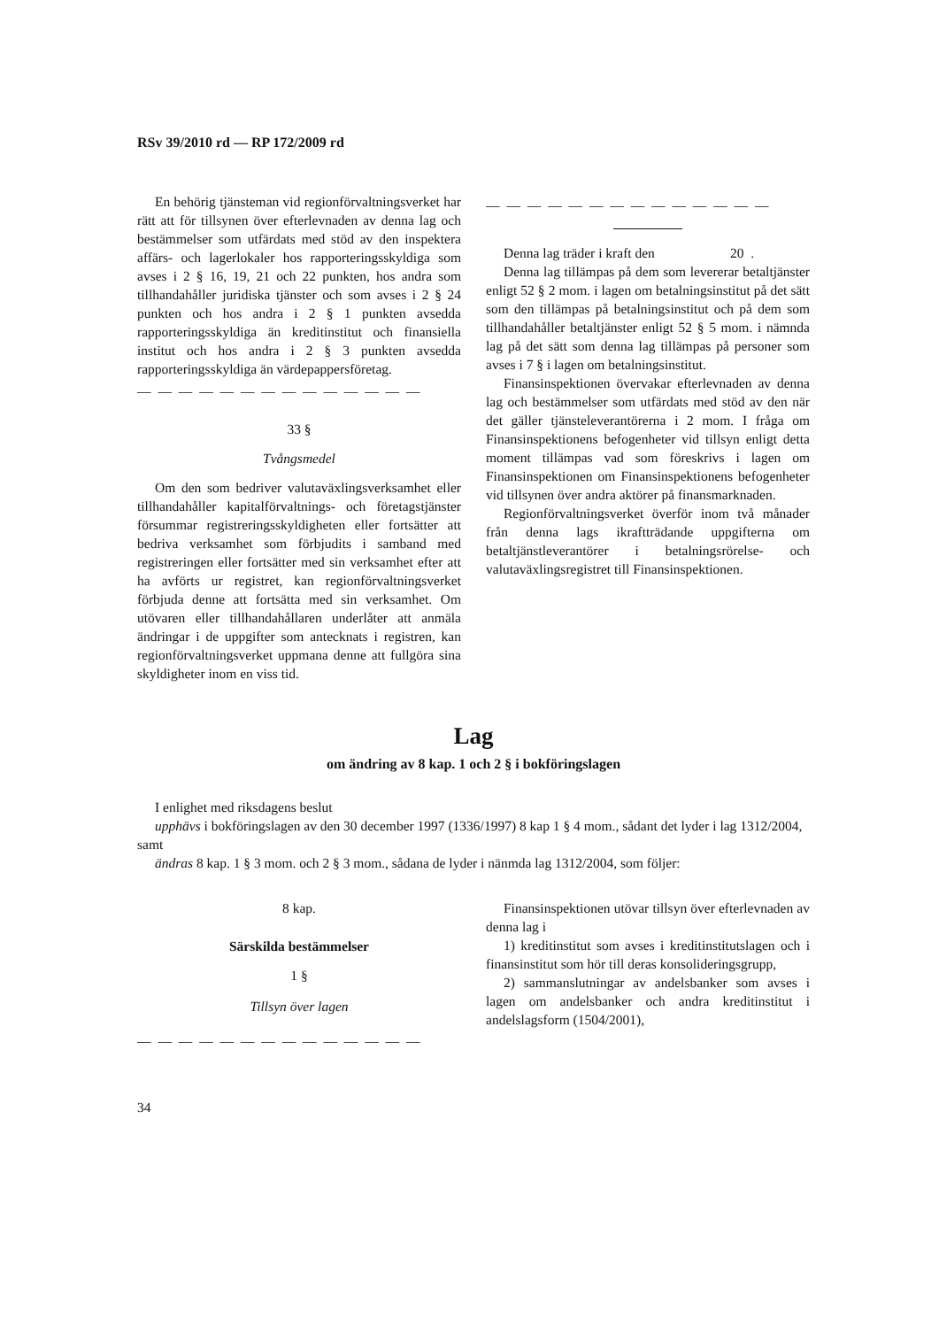RSv 39/2010 rd — RP 172/2009 rd
En behörig tjänsteman vid regionförvaltningsverket har rätt att för tillsynen över efterlevnaden av denna lag och bestämmelser som utfärdats med stöd av den inspektera affärs- och lagerlokaler hos rapporteringsskyldiga som avses i 2 § 16, 19, 21 och 22 punkten, hos andra som tillhandahåller juridiska tjänster och som avses i 2 § 24 punkten och hos andra i 2 § 1 punkten avsedda rapporteringsskyldiga än kreditinstitut och finansiella institut och hos andra i 2 § 3 punkten avsedda rapporteringsskyldiga än värdepappersföretag.
— — — — — — — — — — — — — —
33 §
Tvångsmedel
Om den som bedriver valutaväxlingsverksamhet eller tillhandahåller kapitalförvaltnings- och företagstjänster försummar registreringsskyldigheten eller fortsätter att bedriva verksamhet som förbjudits i samband med registreringen eller fortsätter med sin verksamhet efter att ha avförts ur registret, kan regionförvaltningsverket förbjuda denne att fortsätta med sin verksamhet. Om utövaren eller tillhandahållaren underlåter att anmäla ändringar i de uppgifter som antecknats i registren, kan regionförvaltningsverket uppmana denne att fullgöra sina skyldigheter inom en viss tid.
— — — — — — — — — — — — — —
Denna lag träder i kraft den 20 .
Denna lag tillämpas på dem som levererar betaltjänster enligt 52 § 2 mom. i lagen om betalningsinstitut på det sätt som den tillämpas på betalningsinstitut och på dem som tillhandahåller betaltjänster enligt 52 § 5 mom. i nämnda lag på det sätt som denna lag tillämpas på personer som avses i 7 § i lagen om betalningsinstitut.
Finansinspektionen övervakar efterlevnaden av denna lag och bestämmelser som utfärdats med stöd av den när det gäller tjänsteleverantörerna i 2 mom. I fråga om Finansinspektionens befogenheter vid tillsyn enligt detta moment tillämpas vad som föreskrivs i lagen om Finansinspektionen om Finansinspektionens befogenheter vid tillsynen över andra aktörer på finansmarknaden.
Regionförvaltningsverket överför inom två månader från denna lags ikraftträdande uppgifterna om betaltjänstleverantörer i betalningsrörelse- och valutaväxlingsregistret till Finansinspektionen.
Lag
om ändring av 8 kap. 1 och 2 § i bokföringslagen
I enlighet med riksdagens beslut
upphävs i bokföringslagen av den 30 december 1997 (1336/1997) 8 kap 1 § 4 mom., sådant det lyder i lag 1312/2004, samt
ändras 8 kap. 1 § 3 mom. och 2 § 3 mom., sådana de lyder i nänmda lag 1312/2004, som följer:
8 kap.
Särskilda bestämmelser
1 §
Tillsyn över lagen
— — — — — — — — — — — — — —
Finansinspektionen utövar tillsyn över efterlevnaden av denna lag i
1) kreditinstitut som avses i kreditinstitutslagen och i finansinstitut som hör till deras konsolideringsgrupp,
2) sammanslutningar av andelsbanker som avses i lagen om andelsbanker och andra kreditinstitut i andelslagsform (1504/2001),
34